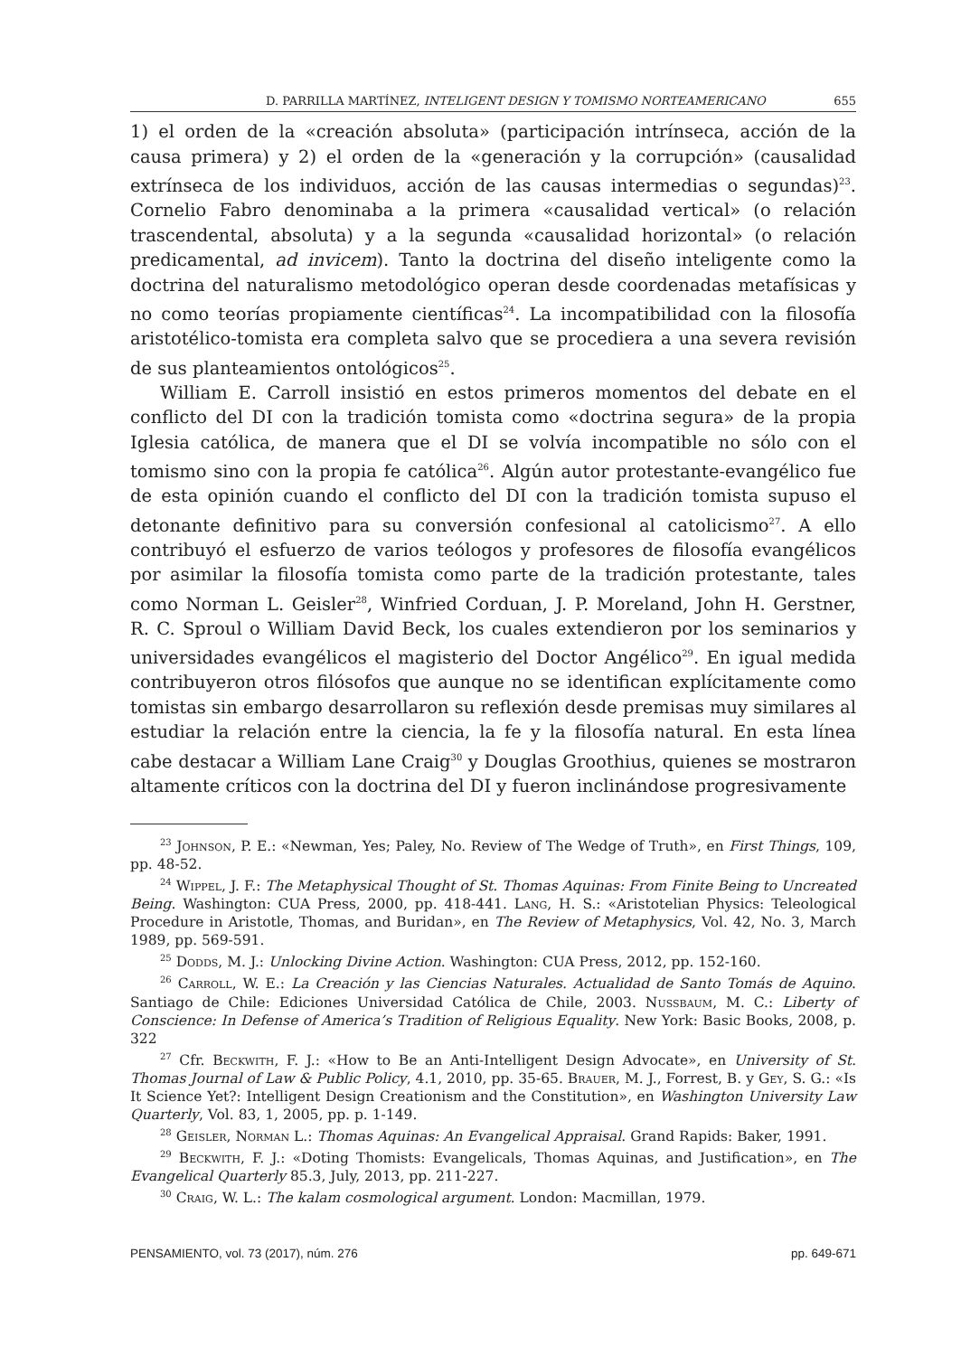D. PARRILLA MARTÍNEZ, INTELIGENT DESIGN Y TOMISMO NORTEAMERICANO 655
1) el orden de la «creación absoluta» (participación intrínseca, acción de la causa primera) y 2) el orden de la «generación y la corrupción» (causalidad extrínseca de los individuos, acción de las causas intermedias o segundas)<sup>23</sup>. Cornelio Fabro denominaba a la primera «causalidad vertical» (o relación trascendental, absoluta) y a la segunda «causalidad horizontal» (o relación predicamental, ad invicem). Tanto la doctrina del diseño inteligente como la doctrina del naturalismo metodológico operan desde coordenadas metafísicas y no como teorías propiamente científicas<sup>24</sup>. La incompatibilidad con la filosofía aristotélico-tomista era completa salvo que se procediera a una severa revisión de sus planteamientos ontológicos<sup>25</sup>.
William E. Carroll insistió en estos primeros momentos del debate en el conflicto del DI con la tradición tomista como «doctrina segura» de la propia Iglesia católica, de manera que el DI se volvía incompatible no sólo con el tomismo sino con la propia fe católica<sup>26</sup>. Algún autor protestante-evangélico fue de esta opinión cuando el conflicto del DI con la tradición tomista supuso el detonante definitivo para su conversión confesional al catolicismo<sup>27</sup>. A ello contribuyó el esfuerzo de varios teólogos y profesores de filosofía evangélicos por asimilar la filosofía tomista como parte de la tradición protestante, tales como Norman L. Geisler<sup>28</sup>, Winfried Corduan, J. P. Moreland, John H. Gerstner, R. C. Sproul o William David Beck, los cuales extendieron por los seminarios y universidades evangélicos el magisterio del Doctor Angélico<sup>29</sup>. En igual medida contribuyeron otros filósofos que aunque no se identifican explícitamente como tomistas sin embargo desarrollaron su reflexión desde premisas muy similares al estudiar la relación entre la ciencia, la fe y la filosofía natural. En esta línea cabe destacar a William Lane Craig<sup>30</sup> y Douglas Groothius, quienes se mostraron altamente críticos con la doctrina del DI y fueron inclinándose progresivamente
<sup>23</sup> Johnson, P. E.: «Newman, Yes; Paley, No. Review of The Wedge of Truth», en First Things, 109, pp. 48-52.
<sup>24</sup> Wippel, J. F.: The Metaphysical Thought of St. Thomas Aquinas: From Finite Being to Uncreated Being. Washington: CUA Press, 2000, pp. 418-441. Lang, H. S.: «Aristotelian Physics: Teleological Procedure in Aristotle, Thomas, and Buridan», en The Review of Metaphysics, Vol. 42, No. 3, March 1989, pp. 569-591.
<sup>25</sup> Dodds, M. J.: Unlocking Divine Action. Washington: CUA Press, 2012, pp. 152-160.
<sup>26</sup> Carroll, W. E.: La Creación y las Ciencias Naturales. Actualidad de Santo Tomás de Aquino. Santiago de Chile: Ediciones Universidad Católica de Chile, 2003. Nussbaum, M. C.: Liberty of Conscience: In Defense of America’s Tradition of Religious Equality. New York: Basic Books, 2008, p. 322
<sup>27</sup> Cfr. Beckwith, F. J.: «How to Be an Anti-Intelligent Design Advocate», en University of St. Thomas Journal of Law & Public Policy, 4.1, 2010, pp. 35-65. Brauer, M. J., Forrest, B. y Gey, S. G.: «Is It Science Yet?: Intelligent Design Creationism and the Constitution», en Washington University Law Quarterly, Vol. 83, 1, 2005, pp. p. 1-149.
<sup>28</sup> Geisler, Norman L.: Thomas Aquinas: An Evangelical Appraisal. Grand Rapids: Baker, 1991.
<sup>29</sup> Beckwith, F. J.: «Doting Thomists: Evangelicals, Thomas Aquinas, and Justification», en The Evangelical Quarterly 85.3, July, 2013, pp. 211-227.
<sup>30</sup> Craig, W. L.: The kalam cosmological argument. London: Macmillan, 1979.
PENSAMIENTO, vol. 73 (2017), núm. 276 pp. 649-671